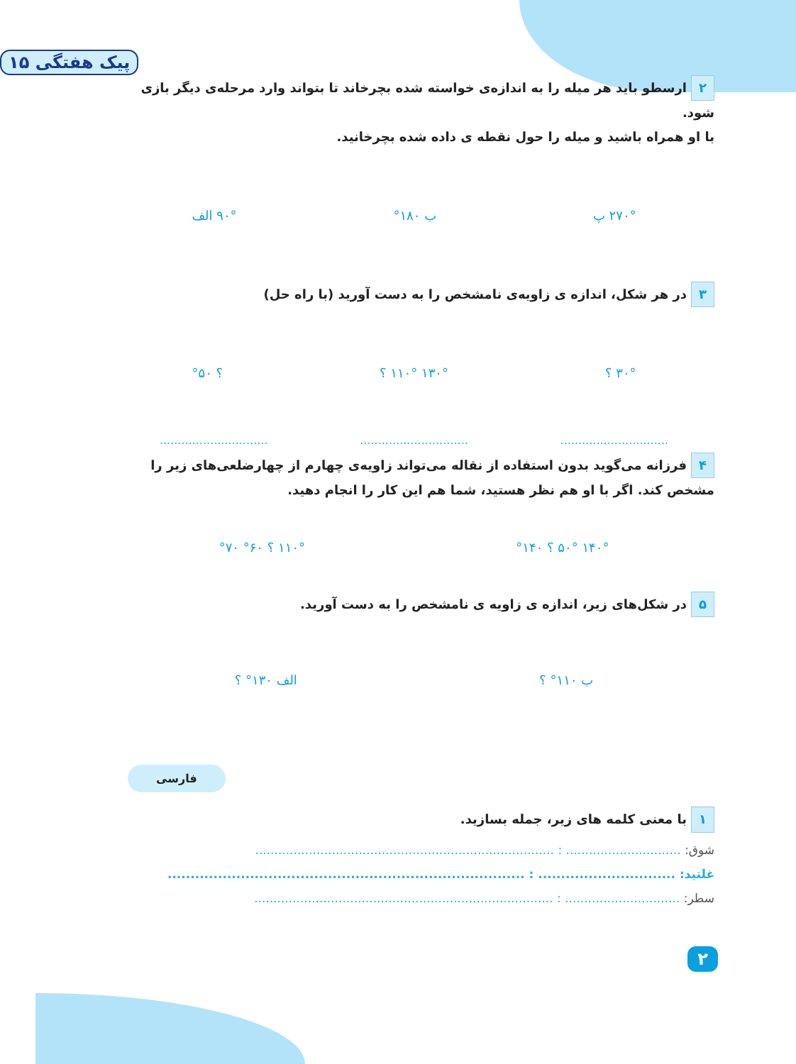پیک هفتگی ۱۵
۲ ارسطو باید هر میله را به اندازه‌ی خواسته شده بچرخاند تا بتواند وارد مرحله‌ی دیگر بازی شود.
با او همراه باشید و میله را حول نقطه ی داده شده بچرخانید.
۲۷۰° پ ب ۱۸۰° ۹۰° الف
۳ در هر شکل، اندازه ی زاویه‌ی نامشخص را به دست آورید (با راه حل)
۳۰° ؟ ۱۳۰° ۱۱۰° ؟ ؟ ۵۰°
..........................................................................................
۴ فرزانه می‌گوید بدون استفاده از نقاله می‌تواند زاویه‌ی چهارم از چهارضلعی‌های زیر را مشخص کند. اگر با او هم نظر هستید، شما هم این کار را انجام دهید.
۱۴۰° ۵۰° ؟ ۱۴۰° ۱۱۰° ؟ ۶۰° ۷۰°
۵ در شکل‌های زیر، اندازه ی زاویه ی نامشخص را به دست آورید.
ب ۱۱۰° ؟ الف ۱۳۰° ؟
فارسی
۱ با معنی کلمه های زیر، جمله بسازید.
شوق: .............................. : ..............................................................................
غلتید: .............................. : ..............................................................................
سطر: .............................. : ..............................................................................
۲